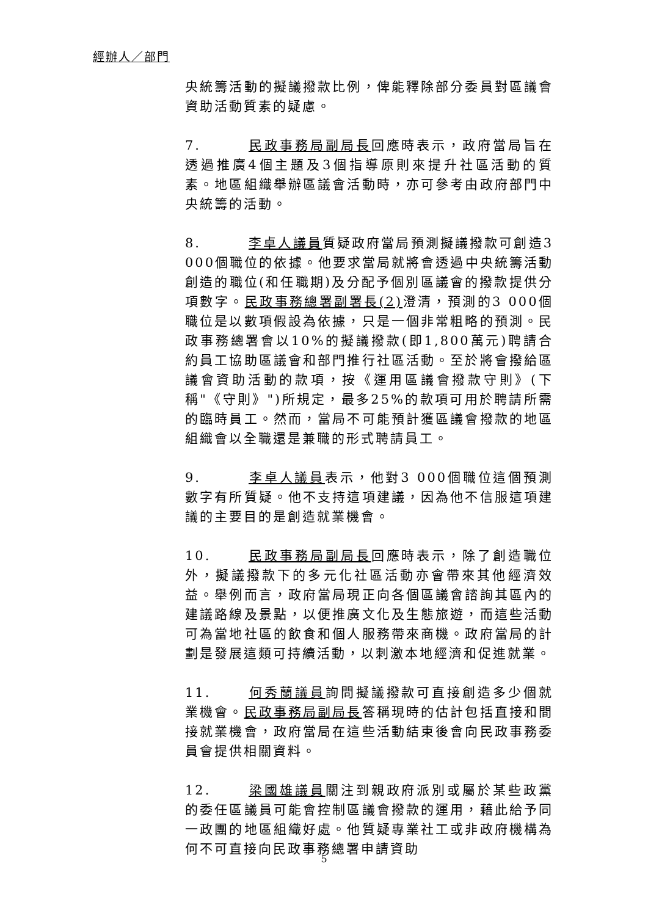經辦人／部門
央統籌活動的擬議撥款比例，俾能釋除部分委員對區議會資助活動質素的疑慮。
7. 民政事務局副局長回應時表示，政府當局旨在透過推廣4個主題及3個指導原則來提升社區活動的質素。地區組織舉辦區議會活動時，亦可參考由政府部門中央統籌的活動。
8. 李卓人議員質疑政府當局預測擬議撥款可創造3 000個職位的依據。他要求當局就將會透過中央統籌活動創造的職位(和任職期)及分配予個別區議會的撥款提供分項數字。民政事務總署副署長(2) 澄清，預測的3 000個職位是以數項假設為依據，只是一個非常粗略的預測。民政事務總署會以10%的擬議撥款(即1,800萬元)聘請合約員工協助區議會和部門推行社區活動。至於將會撥給區議會資助活動的款項，按《運用區議會撥款守則》(下稱"《守則》")所規定，最多25%的款項可用於聘請所需的臨時員工。然而，當局不可能預計獲區議會撥款的地區組織會以全職還是兼職的形式聘請員工。
9. 李卓人議員表示，他對3 000個職位這個預測數字有所質疑。他不支持這項建議，因為他不信服這項建議的主要目的是創造就業機會。
10. 民政事務局副局長回應時表示，除了創造職位外，擬議撥款下的多元化社區活動亦會帶來其他經濟效益。舉例而言，政府當局現正向各個區議會諮詢其區內的建議路線及景點，以便推廣文化及生態旅遊，而這些活動可為當地社區的飲食和個人服務帶來商機。政府當局的計劃是發展這類可持續活動，以刺激本地經濟和促進就業。
11. 何秀蘭議員詢問擬議撥款可直接創造多少個就業機會。民政事務局副局長答稱現時的估計包括直接和間接就業機會，政府當局在這些活動結束後會向民政事務委員會提供相關資料。
12. 梁國雄議員關注到親政府派別或屬於某些政黨的委任區議員可能會控制區議會撥款的運用，藉此給予同一政團的地區組織好處。他質疑專業社工或非政府機構為何不可直接向民政事務總署申請資助
5